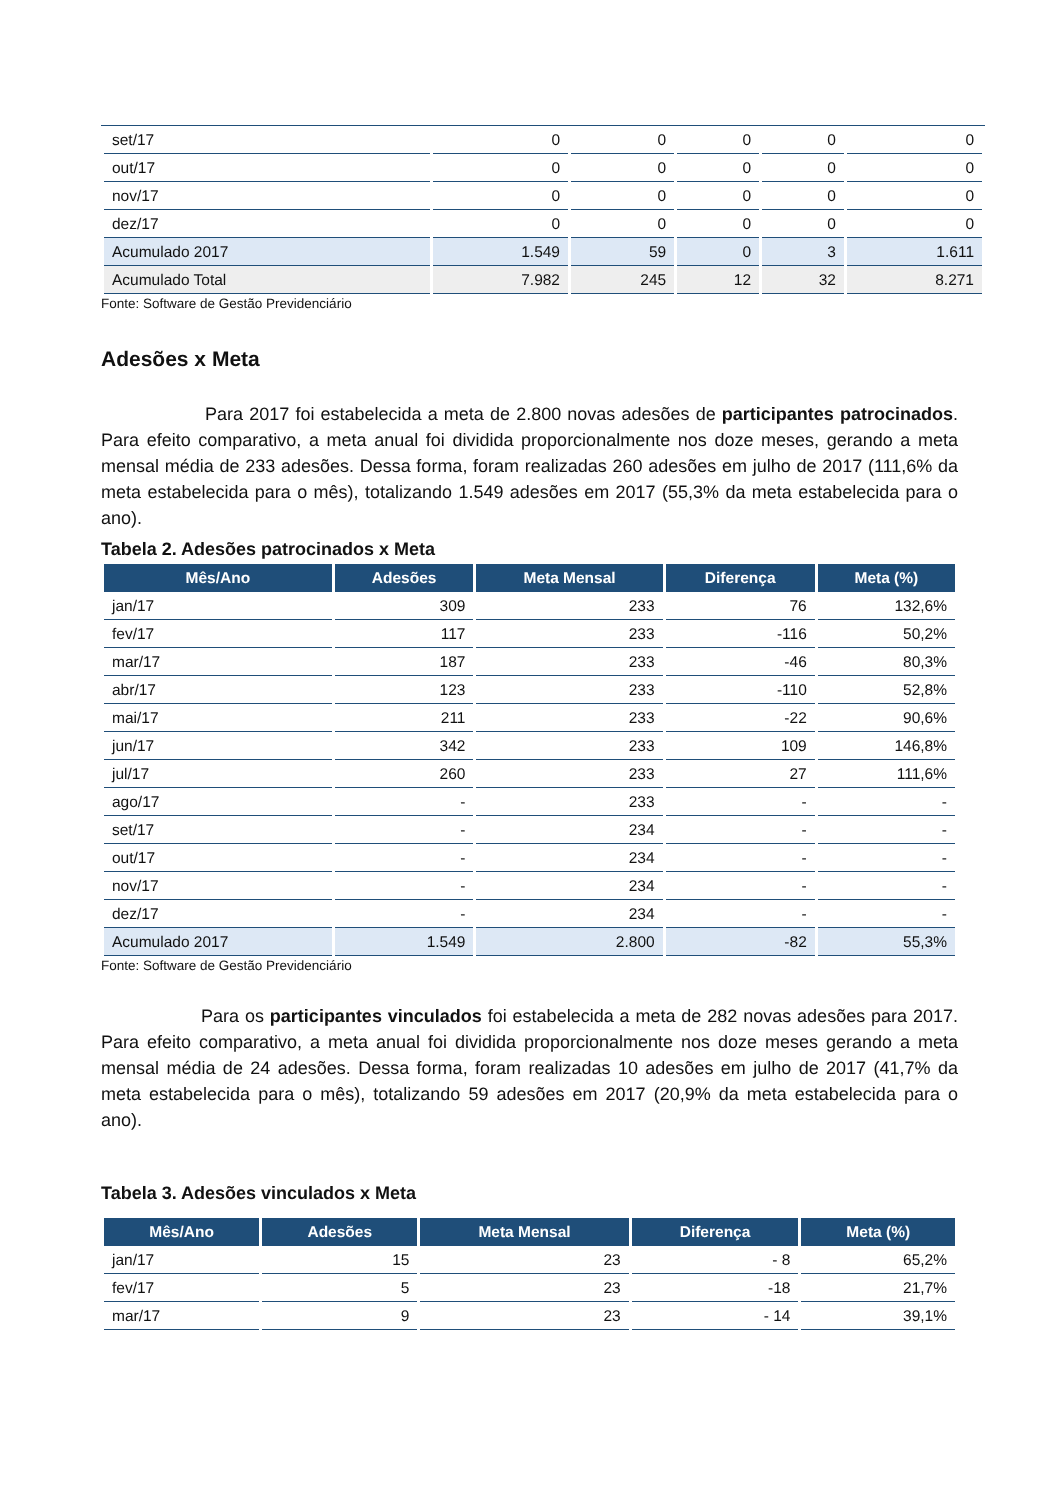| set/17 | 0 | 0 | 0 | 0 | 0 |
| out/17 | 0 | 0 | 0 | 0 | 0 |
| nov/17 | 0 | 0 | 0 | 0 | 0 |
| dez/17 | 0 | 0 | 0 | 0 | 0 |
| Acumulado 2017 | 1.549 | 59 | 0 | 3 | 1.611 |
| Acumulado Total | 7.982 | 245 | 12 | 32 | 8.271 |
Fonte: Software de Gestão Previdenciário
Adesões x Meta
Para 2017 foi estabelecida a meta de 2.800 novas adesões de participantes patrocinados. Para efeito comparativo, a meta anual foi dividida proporcionalmente nos doze meses, gerando a meta mensal média de 233 adesões. Dessa forma, foram realizadas 260 adesões em julho de 2017 (111,6% da meta estabelecida para o mês), totalizando 1.549 adesões em 2017 (55,3% da meta estabelecida para o ano).
Tabela 2. Adesões patrocinados x Meta
| Mês/Ano | Adesões | Meta Mensal | Diferença | Meta (%) |
| --- | --- | --- | --- | --- |
| jan/17 | 309 | 233 | 76 | 132,6% |
| fev/17 | 117 | 233 | -116 | 50,2% |
| mar/17 | 187 | 233 | -46 | 80,3% |
| abr/17 | 123 | 233 | -110 | 52,8% |
| mai/17 | 211 | 233 | -22 | 90,6% |
| jun/17 | 342 | 233 | 109 | 146,8% |
| jul/17 | 260 | 233 | 27 | 111,6% |
| ago/17 | - | 233 | - | - |
| set/17 | - | 234 | - | - |
| out/17 | - | 234 | - | - |
| nov/17 | - | 234 | - | - |
| dez/17 | - | 234 | - | - |
| Acumulado 2017 | 1.549 | 2.800 | -82 | 55,3% |
Fonte: Software de Gestão Previdenciário
Para os participantes vinculados foi estabelecida a meta de 282 novas adesões para 2017. Para efeito comparativo, a meta anual foi dividida proporcionalmente nos doze meses gerando a meta mensal média de 24 adesões. Dessa forma, foram realizadas 10 adesões em julho de 2017 (41,7% da meta estabelecida para o mês), totalizando 59 adesões em 2017 (20,9% da meta estabelecida para o ano).
Tabela 3. Adesões vinculados x Meta
| Mês/Ano | Adesões | Meta Mensal | Diferença | Meta (%) |
| --- | --- | --- | --- | --- |
| jan/17 | 15 | 23 | - 8 | 65,2% |
| fev/17 | 5 | 23 | -18 | 21,7% |
| mar/17 | 9 | 23 | - 14 | 39,1% |